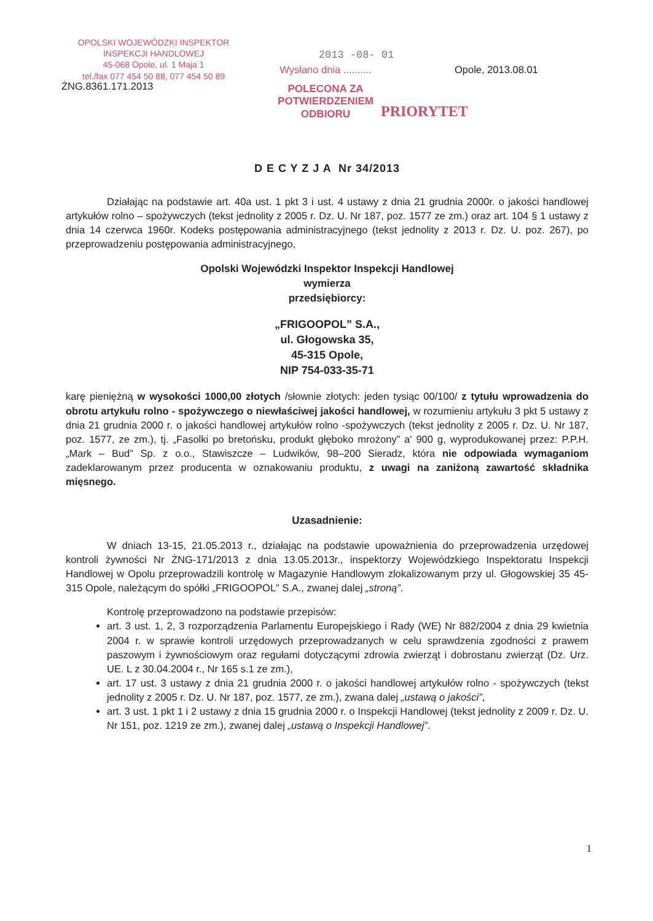OPOLSKI WOJEWÓDZKI INSPEKTOR
INSPEKCJI HANDLOWEJ
45-068 Opole, ul. 1 Maja 1
tel./fax 077 454 50 88, 077 454 50 89
2013 -08- 01
Wysłano dnia ..........
POLECONA ZA
POTWIERDZENIEM
ODBIORU
Opole, 2013.08.01
PRIORYTET
ŻNG.8361.171.2013
D E C Y Z J A Nr 34/2013
Działając na podstawie art. 40a ust. 1 pkt 3 i ust. 4 ustawy z dnia 21 grudnia 2000r. o jakości handlowej artykułów rolno – spożywczych (tekst jednolity z 2005 r. Dz. U. Nr 187, poz. 1577 ze zm.) oraz art. 104 § 1 ustawy z dnia 14 czerwca 1960r. Kodeks postępowania administracyjnego (tekst jednolity z 2013 r. Dz. U. poz. 267), po przeprowadzeniu postępowania administracyjnego,
Opolski Wojewódzki Inspektor Inspekcji Handlowej
wymierza
przedsiębiorcy:
„FRIGOOPOL” S.A.,
ul. Głogowska 35,
45-315 Opole,
NIP 754-033-35-71
karę pieniężną w wysokości 1000,00 złotych /słownie złotych: jeden tysiąc 00/100/ z tytułu wprowadzenia do obrotu artykułu rolno - spożywczego o niewłaściwej jakości handlowej, w rozumieniu artykułu 3 pkt 5 ustawy z dnia 21 grudnia 2000 r. o jakości handlowej artykułów rolno -spożywczych (tekst jednolity z 2005 r. Dz. U. Nr 187, poz. 1577, ze zm.), tj. „Fasolki po bretońsku, produkt głęboko mrożony” a' 900 g, wyprodukowanej przez: P.P.H. „Mark – Bud” Sp. z o.o., Stawiszcze – Ludwików, 98–200 Sieradz, która nie odpowiada wymaganiom zadeklarowanym przez producenta w oznakowaniu produktu, z uwagi na zaniżoną zawartość składnika mięsnego.
Uzasadnienie:
W dniach 13-15, 21.05.2013 r., działając na podstawie upoważnienia do przeprowadzenia urzędowej kontroli żywności Nr ŻNG-171/2013 z dnia 13.05.2013r., inspektorzy Wojewódzkiego Inspektoratu Inspekcji Handlowej w Opolu przeprowadzili kontrolę w Magazynie Handlowym zlokalizowanym przy ul. Głogowskiej 35 45-315 Opole, należącym do spółki „FRIGOOPOL” S.A., zwanej dalej „stroną”.
Kontrolę przeprowadzono na podstawie przepisów:
art. 3 ust. 1, 2, 3 rozporządzenia Parlamentu Europejskiego i Rady (WE) Nr 882/2004 z dnia 29 kwietnia 2004 r. w sprawie kontroli urzędowych przeprowadzanych w celu sprawdzenia zgodności z prawem paszowym i żywnościowym oraz regułami dotyczącymi zdrowia zwierząt i dobrostanu zwierząt (Dz. Urz. UE. L z 30.04.2004 r., Nr 165 s.1 ze zm.),
art. 17 ust. 3 ustawy z dnia 21 grudnia 2000 r. o jakości handlowej artykułów rolno - spożywczych (tekst jednolity z 2005 r. Dz. U. Nr 187, poz. 1577, ze zm.), zwana dalej „ustawą o jakości”,
art. 3 ust. 1 pkt 1 i 2 ustawy z dnia 15 grudnia 2000 r. o Inspekcji Handlowej (tekst jednolity z 2009 r. Dz. U. Nr 151, poz. 1219 ze zm.), zwanej dalej „ustawą o Inspekcji Handlowej”.
1